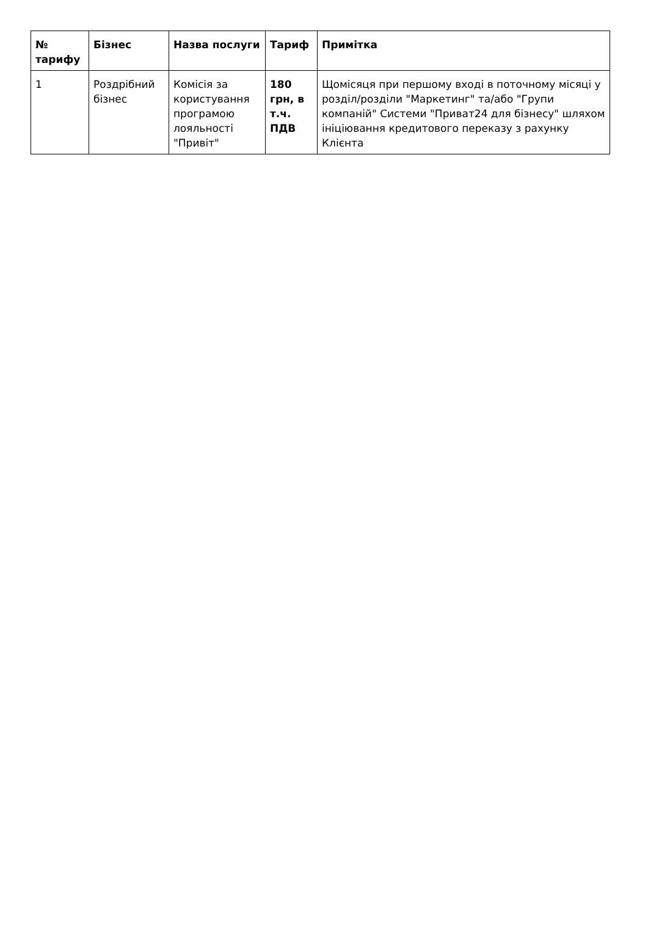| № тарифу | Бізнес | Назва послуги | Тариф | Примітка |
| --- | --- | --- | --- | --- |
| 1 | Роздрібний бізнес | Комісія за користування програмою лояльності "Привіт" | 180 грн, в т.ч. ПДВ | Щомісяця при першому вході в поточному місяці у розділ/розділи "Маркетинг" та/або "Групи компаній" Системи "Приват24 для бізнесу" шляхом ініціювання кредитового переказу з рахунку Клієнта |